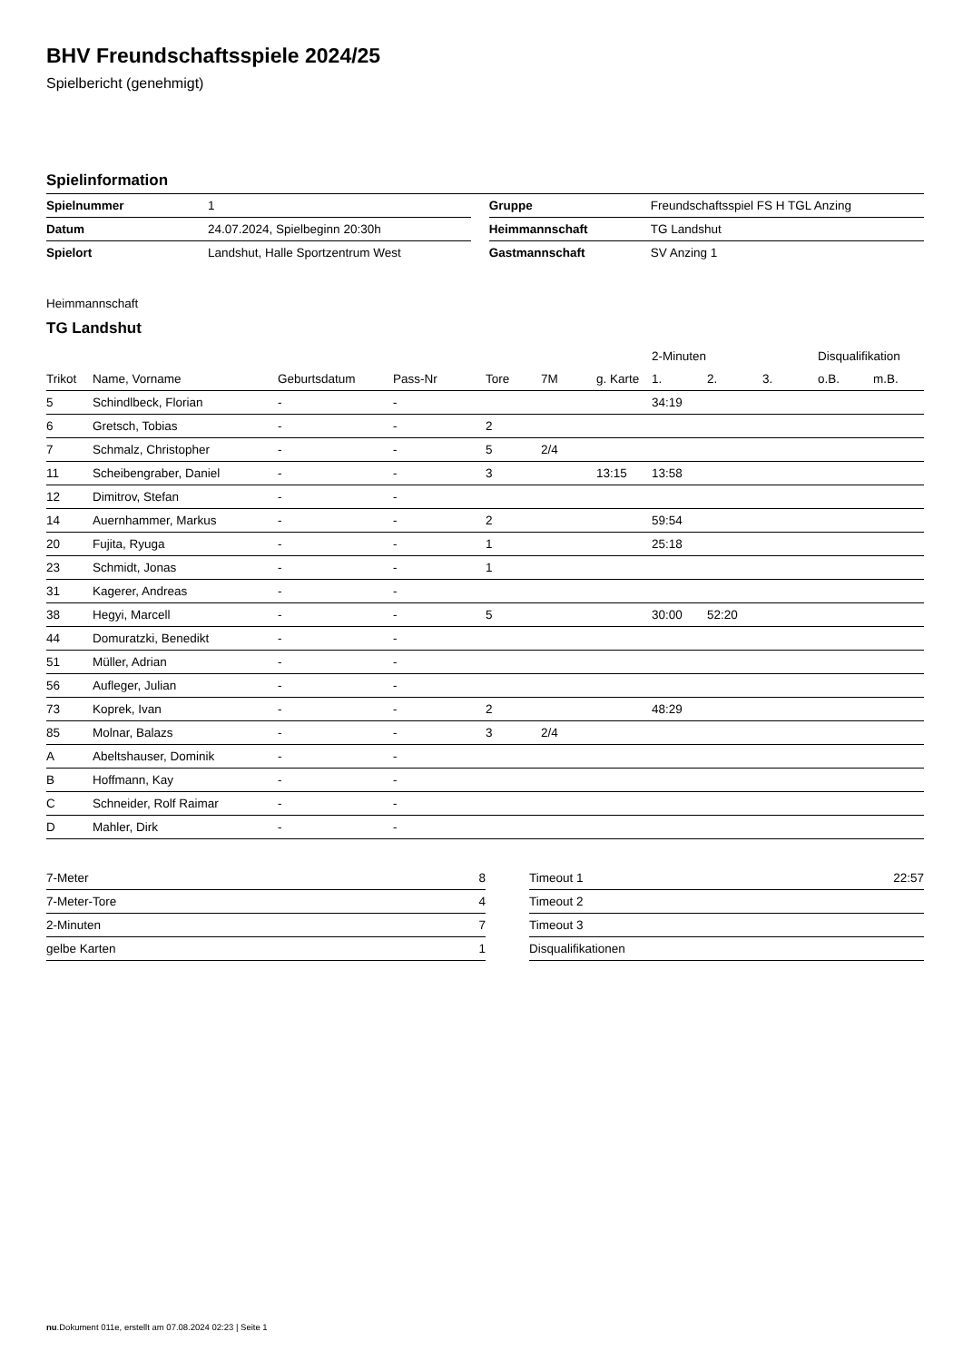BHV Freundschaftsspiele 2024/25
Spielbericht (genehmigt)
Spielinformation
| Spielnummer | 1 | | Gruppe | Freundschaftsspiel FS H TGL Anzing |
| Datum | 24.07.2024, Spielbeginn 20:30h | | Heimmannschaft | TG Landshut |
| Spielort | Landshut, Halle Sportzentrum West | | Gastmannschaft | SV Anzing 1 |
Heimmannschaft
TG Landshut
| | | | | | | | 2-Minuten | | | Disqualifikation | |
| --- | --- | --- | --- | --- | --- | --- | --- | --- | --- | --- | --- |
| Trikot | Name, Vorname | Geburtsdatum | Pass-Nr | Tore | 7M | g. Karte | 1. | 2. | 3. | o.B. | m.B. |
| 5 | Schindlbeck, Florian | - | - | | | | 34:19 | | | | |
| 6 | Gretsch, Tobias | - | - | 2 | | | | | | | |
| 7 | Schmalz, Christopher | - | - | 5 | 2/4 | | | | | | |
| 11 | Scheibengraber, Daniel | - | - | 3 | | 13:15 | 13:58 | | | | |
| 12 | Dimitrov, Stefan | - | - | | | | | | | | |
| 14 | Auernhammer, Markus | - | - | 2 | | | 59:54 | | | | |
| 20 | Fujita, Ryuga | - | - | 1 | | | 25:18 | | | | |
| 23 | Schmidt, Jonas | - | - | 1 | | | | | | | |
| 31 | Kagerer, Andreas | - | - | | | | | | | | |
| 38 | Hegyi, Marcell | - | - | 5 | | | 30:00 | 52:20 | | | |
| 44 | Domuratzki, Benedikt | - | - | | | | | | | | |
| 51 | Müller, Adrian | - | - | | | | | | | | |
| 56 | Aufleger, Julian | - | - | | | | | | | | |
| 73 | Koprek, Ivan | - | - | 2 | | | 48:29 | | | | |
| 85 | Molnar, Balazs | - | - | 3 | 2/4 | | | | | | |
| A | Abeltshauser, Dominik | - | - | | | | | | | | |
| B | Hoffmann, Kay | - | - | | | | | | | | |
| C | Schneider, Rolf Raimar | - | - | | | | | | | | |
| D | Mahler, Dirk | - | - | | | | | | | | |
| 7-Meter | 8 |
| 7-Meter-Tore | 4 |
| 2-Minuten | 7 |
| gelbe Karten | 1 |
| Timeout 1 | 22:57 |
| Timeout 2 | |
| Timeout 3 | |
| Disqualifikationen | |
nu.Dokument 011e, erstellt am 07.08.2024 02:23 | Seite 1